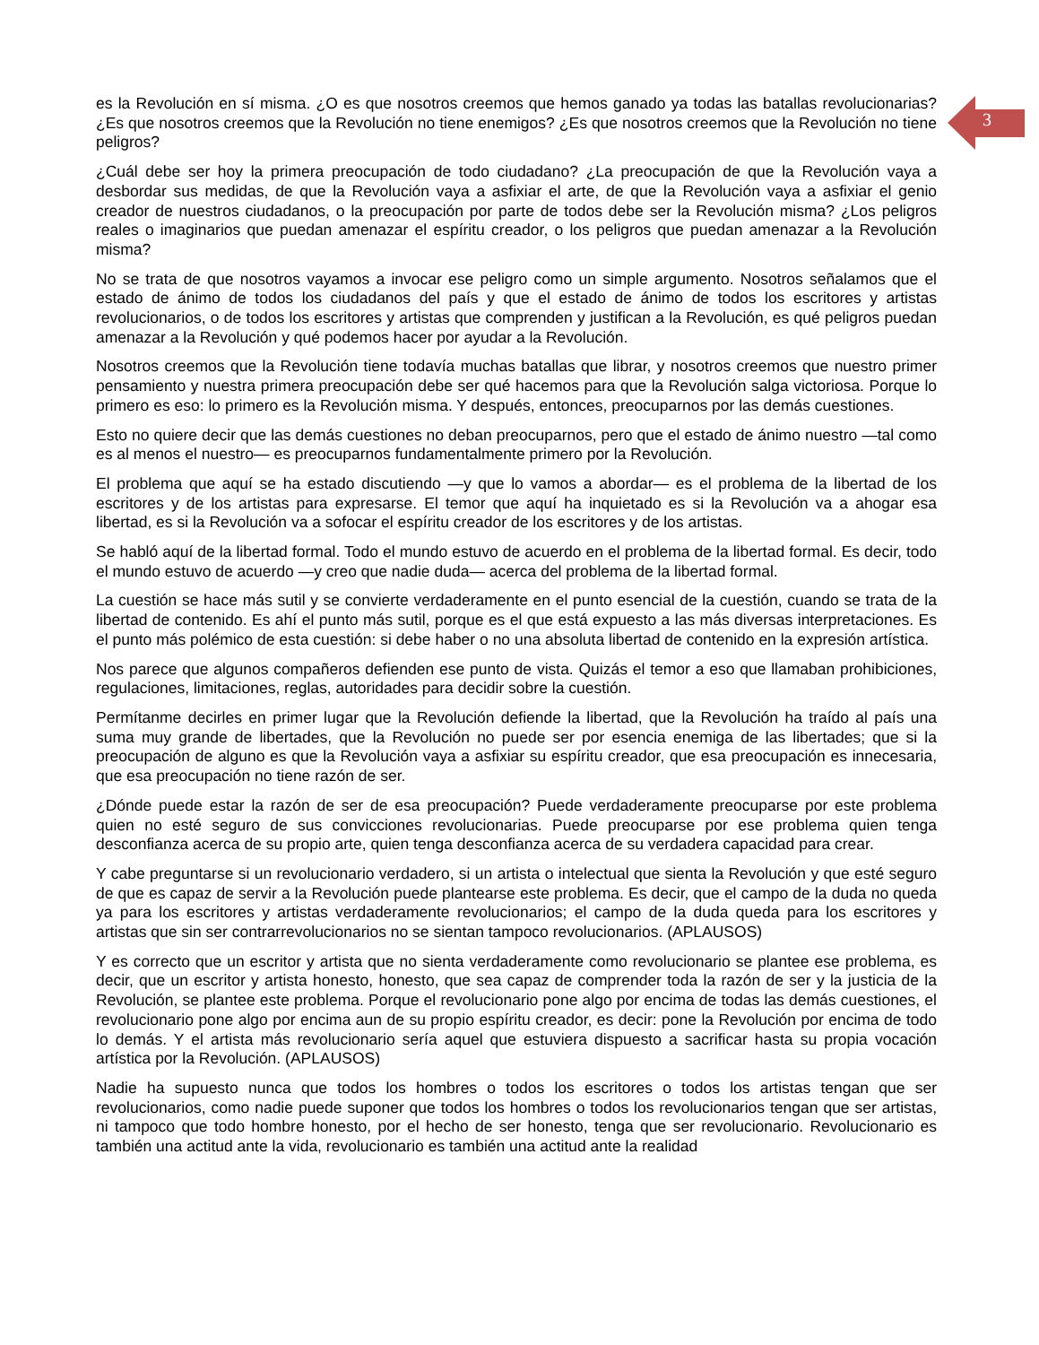3
es la Revolución en sí misma. ¿O es que nosotros creemos que hemos ganado ya todas las batallas revolucionarias? ¿Es que nosotros creemos que la Revolución no tiene enemigos? ¿Es que nosotros creemos que la Revolución no tiene peligros?
¿Cuál debe ser hoy la primera preocupación de todo ciudadano? ¿La preocupación de que la Revolución vaya a desbordar sus medidas, de que la Revolución vaya a asfixiar el arte, de que la Revolución vaya a asfixiar el genio creador de nuestros ciudadanos, o la preocupación por parte de todos debe ser la Revolución misma? ¿Los peligros reales o imaginarios que puedan amenazar el espíritu creador, o los peligros que puedan amenazar a la Revolución misma?
No se trata de que nosotros vayamos a invocar ese peligro como un simple argumento. Nosotros señalamos que el estado de ánimo de todos los ciudadanos del país y que el estado de ánimo de todos los escritores y artistas revolucionarios, o de todos los escritores y artistas que comprenden y justifican a la Revolución, es qué peligros puedan amenazar a la Revolución y qué podemos hacer por ayudar a la Revolución.
Nosotros creemos que la Revolución tiene todavía muchas batallas que librar, y nosotros creemos que nuestro primer pensamiento y nuestra primera preocupación debe ser qué hacemos para que la Revolución salga victoriosa. Porque lo primero es eso: lo primero es la Revolución misma. Y después, entonces, preocuparnos por las demás cuestiones.
Esto no quiere decir que las demás cuestiones no deban preocuparnos, pero que el estado de ánimo nuestro —tal como es al menos el nuestro— es preocuparnos fundamentalmente primero por la Revolución.
El problema que aquí se ha estado discutiendo —y que lo vamos a abordar— es el problema de la libertad de los escritores y de los artistas para expresarse. El temor que aquí ha inquietado es si la Revolución va a ahogar esa libertad, es si la Revolución va a sofocar el espíritu creador de los escritores y de los artistas.
Se habló aquí de la libertad formal. Todo el mundo estuvo de acuerdo en el problema de la libertad formal. Es decir, todo el mundo estuvo de acuerdo —y creo que nadie duda— acerca del problema de la libertad formal.
La cuestión se hace más sutil y se convierte verdaderamente en el punto esencial de la cuestión, cuando se trata de la libertad de contenido. Es ahí el punto más sutil, porque es el que está expuesto a las más diversas interpretaciones. Es el punto más polémico de esta cuestión: si debe haber o no una absoluta libertad de contenido en la expresión artística.
Nos parece que algunos compañeros defienden ese punto de vista. Quizás el temor a eso que llamaban prohibiciones, regulaciones, limitaciones, reglas, autoridades para decidir sobre la cuestión.
Permítanme decirles en primer lugar que la Revolución defiende la libertad, que la Revolución ha traído al país una suma muy grande de libertades, que la Revolución no puede ser por esencia enemiga de las libertades; que si la preocupación de alguno es que la Revolución vaya a asfixiar su espíritu creador, que esa preocupación es innecesaria, que esa preocupación no tiene razón de ser.
¿Dónde puede estar la razón de ser de esa preocupación? Puede verdaderamente preocuparse por este problema quien no esté seguro de sus convicciones revolucionarias. Puede preocuparse por ese problema quien tenga desconfianza acerca de su propio arte, quien tenga desconfianza acerca de su verdadera capacidad para crear.
Y cabe preguntarse si un revolucionario verdadero, si un artista o intelectual que sienta la Revolución y que esté seguro de que es capaz de servir a la Revolución puede plantearse este problema. Es decir, que el campo de la duda no queda ya para los escritores y artistas verdaderamente revolucionarios; el campo de la duda queda para los escritores y artistas que sin ser contrarrevolucionarios no se sientan tampoco revolucionarios. (APLAUSOS)
Y es correcto que un escritor y artista que no sienta verdaderamente como revolucionario se plantee ese problema, es decir, que un escritor y artista honesto, honesto, que sea capaz de comprender toda la razón de ser y la justicia de la Revolución, se plantee este problema. Porque el revolucionario pone algo por encima de todas las demás cuestiones, el revolucionario pone algo por encima aun de su propio espíritu creador, es decir: pone la Revolución por encima de todo lo demás. Y el artista más revolucionario sería aquel que estuviera dispuesto a sacrificar hasta su propia vocación artística por la Revolución. (APLAUSOS)
Nadie ha supuesto nunca que todos los hombres o todos los escritores o todos los artistas tengan que ser revolucionarios, como nadie puede suponer que todos los hombres o todos los revolucionarios tengan que ser artistas, ni tampoco que todo hombre honesto, por el hecho de ser honesto, tenga que ser revolucionario. Revolucionario es también una actitud ante la vida, revolucionario es también una actitud ante la realidad